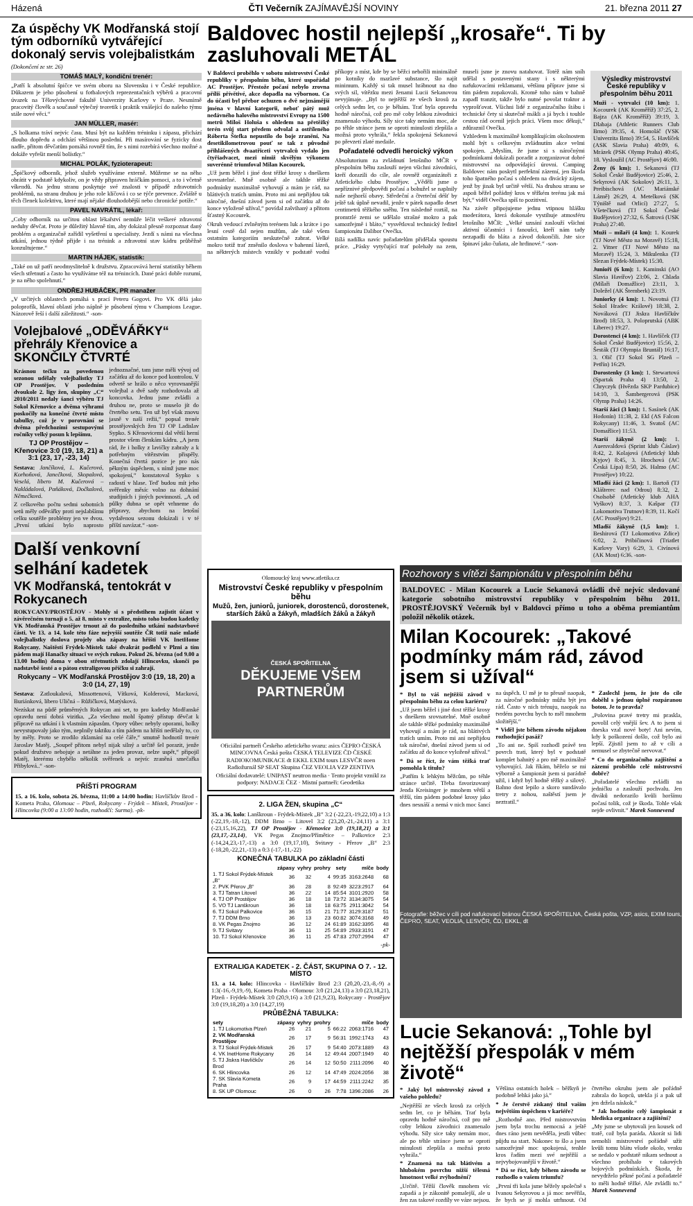Házená ČTI Večerník ZAJÍMAVĚJŠÍ NOVINY 21. března 2011 27
Za úspěchy VK Modřanská stojí tým odborníků vytvářející dokonalý servis volejbalistkám
(Dokončení ze str. 26)
TOMÁŠ MALÝ, kondiční trenér:
„Patří k absolutní špičce ve svém oboru na Slovensku i v České republice. Důkazem je jeho působení u fotbalových reprezentačních výběrů a pracovní úvazek na Tělovýchovné fakultě Univerzity Karlovy v Praze. Nesmírně pracovitý člověk a současně výtečný teoretik i praktik vnášející do našeho týmu stále nové věci.“
JAN MÜLLER, masér:
„S holkama tráví nejvíc času. Musí být na každém tréninku i zápasu, přichází dlouho dopředu a odchází většinou poslední. Při masírování se fyzicky dost nadře, přitom děvčatům pomáhá rovněž tím, že s nimi rozebírá všechno možné a dokáže vyřešit menší bolístky.“
MICHAL POLÁK, fyzioterapeut:
„Špičkový odborník, jehož služeb využíváme externě. Můžeme se na něho obrátit v podstatě kdykoliv, on je vždy připraven hráčkám pomoci, a to i včetně víkendů. Na jednu stranu poskytuje své znalosti v případě zdravotních problémů, na stranu druhou je jeho role klíčová i co se týče prevence. Zvláště u těch členek kolektivu, které mají nějaké dlouhodobější nebo chronické potíže.“
PAVEL NAVRÁTIL, lékař:
„Coby odborník na určitou oblast lékařství nemůže léčit veškeré zdravotní neduhy děvčat. Proto je důležitý hlavně tím, aby dokázal přesně rozpoznat daný problém a organizačně zařídil vyšetření u specialisty. Jezdí s námi na všechna utkání, jednou týdně přijde i na trénink a zdravotní stav kádru průběžně konzultujeme.“
MARTIN HÁJEK, statistik:
„Také on už patří neodmyslitelně k družstvu. Zpracovává herní statistiky během všech střetnutí a často ho využíváme též na trénincích. Dané práci dobře rozumí, je na něho spolehnutí.“
ONDŘEJ HUBÁČEK, PR manažer
„V určitých oblastech pomáhá s prací Peteru Gogovi. Pro VK dělá jako poloprofík, hlavní oblastí jeho náplně je působení týmu v Champions League. Názorově řeší i další záležitosti.“ -son-
Volejbalové „ODĚVÁŘKY“ přehrály Křenovice a SKONČILY ČTVRTÉ
Krásnou tečku za povedenou sezonou udělaly volejbalistky TJ OP Prostějov. V posledním dvoukole 2. ligy žen, skupiny „C“ 2010/2011 nedaly šanci výběru TJ Sokol Křenovice a dvěma výhrami poskočily na konečné čtvrté místo tabulky, což je v porovnání se dvěma předchozími sestupovými ročníky velký posun k lepšímu.
TJ OP Prostějov – Křenovice 3:0 (19, 18, 21) a 3:1 (23, 17, -23, 14)
Sestava: Jančíková, L. Kučerová, Korhoňová, Janečková, Skopalová, Veselá, libero M. Kučerová – Nakládalová, Paňáková, Dočkalová, Němečková.
Z celkového počtu sedmi sobotních setů měly oděvářky proti nejslabšímu celku soutěže problémy jen ve dvou. „První utkání bylo naprosto jednoznačné, tam jsme měli vývoj od začátku až do konce pod kontrolou. V odvetě se hrálo o něco vyrovnanější volejbal a dvě sady rozhodovala až koncovka. Jednu jsme zvládli a druhou ne, proto se muselo jít do čtvrtého setu. Ten už byl však znovu jasně v naší režii,“ popsal trenér prostějovských žen TJ OP Ladislav Sypko. S Křenovicemi dal větší herní prostor všem členkám kádru. „A jsem rád, že i holky z lavičky zabraly a k potřebným vítězstvím přispěly. Konečná čtvrtá pozice je pro nás pěkným úspěchem, s nímž jsme moc spokojení,“ konstatoval Sypko s radostí v hlase. Teď budou mít jeho svěřenky měsíc volno na dohnání studijních i jiných povinností. „A od půlky dubna se opět vrhneme do přípravy, abychom na letošní vydařenou sezonu dokázali i v té příští navázat.“ -son-
Další venkovní selhání kadetek
VK Modřanská, tentokrát v Rokycanech
ROKYCANY/PROSTĚJOV - Mohly si s předstihem zajistit účast v závěrečném turnaji o 5. až 8. místo v extralize, místo toho budou kadetky VK Modřanská Prostějov trnout až do posledního utkání nadstavbové části. Ve 13. a 14. kole této fáze nejvyšší soutěže ČR totiž naše mladé volejbalistky doslova projely oba zápasy na hřišti VK InetHome Rokycany. Naštěstí Frýdek-Místek také dvakrát podlehl v Plzni a tím pádem mají Hanačky situaci ve svých rukou. Pokud 26. března (od 9.00 a 13.00 hodin) doma v obou střetnutích zdolají Hlincovku, skončí po nadstavbě šesté a o pátou extraligovou příčku si zahrají.
Rokycany – VK Modřanská Prostějov 3:0 (19, 18, 20) a 3:0 (14, 27, 19)
Sestava: Zatloukalová, Missottenová, Vítková, Kolderová, Macková, Buriánková, libero Uličná – Růžičková, Matýsková.
Nezískat na půdě průměrných Rokycan ani set, to pro kadetky Modřanské opravdu není dobrá vizitka. „Za všechno mohl špatný přístup děvčat k přípravě na utkání i k vlastním zápasům. Opory vůbec nebyly oporami, holky nevystupovaly jako tým, neplnily taktiku a tím pádem na hřišti nedělaly to, co by měly. Proto se zrodilo zklamání na celé čáře,“ smutně hodnotil trenér Jaroslav Matěj. „Soupeř přitom nebyl nijak silný a určitě šel porazit, jenže pokud družstvo nebojuje a netáhne za jeden provaz, nelze uspět,“ připojil Matěj, kterému chybělo několik svěřenek a nejvíc zraněná smečařka Přibylová..“ -son-
PŘÍŠTÍ PROGRAM
15. a 16. kolo, sobota 26. března, 11:00 a 14:00 hodin: Havlíčkův Brod - Kometa Praha, Olomouc – Plzeň, Rokycany - Frýdek – Místek, Prostějov - Hlincovka (9:00 a 13:00 hodin, rozhodčí: Surma). -pk-
Baldovec hostil nejlepší „krosaře“. Ti by zasluhovali METÁL
V Baldovci proběhlo v sobotu mistrovství České republiky v přespolním běhu, které uspořádal AC Prostějov. Přestože počasí nebylo zrovna příliš přívětivé, akce dopadla na výbornou. Co do účasti byl přebor ochuzen o dvě nejznámější jména v hlavní kategorii, neboť pátý muž nedávného halového mistrovství Evropy na 1500 metrů Miloš Holuša s ohledem na přetěžký terén svůj start předem odvolal a ostříleného Róberta Štefka nepustilo do boje zranění. Na desetikilometrovou pouť se tak z původně přihlášených dvaatřiceti vytrvalců vydalo jen čtyřiadvacet, mezi nimiž skvělým výkonem suverénně triumfoval Milan Kocourek.
„Už jsem běžel i jiné dost těžké krosy s dneškem srovnatelné. Mně osobně ale takhle těžké podmínky maximálně vyhovují a mám je rád, na blátivých tratích umím. Proto mi ani nepřijdou tak náročné, dnešní závod jsem si od začátku až do konce vyloženě užíval,“ povídal zašvihaný a přitom šťastný Kocourek.
Okruh vedoucí zvlněným terénem luk a krátce i po lesní cestě dal nejen mužům, ale také všem ostatním kategoriím neskutečně zabrat. Velké mokro totiž trať změnilo doslova v bahenní lázeň, na některých místech vznikly v podstatě vodní příkopy a míst, kde by se běžci nebořili minimálně po kotníky do mazlavé substance, šlo najít minimum. Každý si tak musel hrábnout na dno svých sil, vítězku mezi ženami Lucii Sekanovou nevyjímaje. „Byl to nejtěžší ze všech krosů za celých sedm let, co je běhám. Trať byla opravdu hodně náročná, což pro mě coby lehkou závodnici znamenalo výhodu. Síly sice taky nemám moc, ale po těhle stránce jsem se oproti minulosti zlepšila a možná proto vyhrála,“ řekla spokojená Sekanová po převzetí zlaté medaile.
Pořadatelé odvedli heroický výkon
Absolutorium za zvládnutí letošního MČR v přespolním běhu zaslouží nejen všichni závodníci, kteří dorazili do cíle, ale rovněž organizátoři z Atletického clubu Prostějov. „Věděli jsme o nepříznivé předpovědi počasí a bohužel se naplnily naše nejhorší obavy. Středeční a čtvrteční déšť by ještě tak úplně nevadil, jenže v pátek napadlo deset centimetrů těžkého sněhu. Ten následně roztál, na promrzlé zemi se udělalo strašné mokro a pak samozřejmě i bláto,“ vysvětloval technický ředitel šampionátu Dalibor Ovečka.
Bílá nadílka navíc pořadatelům přidělala spoustu práce. „Pásky vytyčující trať polehaly na zem, museli jsme je znovu natahovat. Totéž nám sníh udělal s postavenými stany i s některými nafukovacími reklamami, většinu příprav jsme si tím pádem zopakovali. Kromě toho nám v bahně zapadl tranzit, takže bylo nutné povolat traktor a vyprošťovat. Všichni lidé z organizačního štábu i technické čety si skutečně mákli a já bych i touhle cestou rád ocenil jejich práci. Všem moc děkuji,“ zdůraznil Ovečka.
Vzhledem k maximálně komplikujícím okolnostem mohl být s celkovým zvládnutím akce velmi spokojen. „Myslím, že jsme si s náročnými podmínkami dokázali poradit a zorganizovat dobré mistrovství na odpovídající úrovni. Camping Baldovec nám poskytl perfektní zázemí, jen škoda toho špatného počasí s ohledem na divácký zájem, jenž by jinak byl určitě větší. Na druhou stranu se aspoň běžel pořádný kros v těžkém terénu jak má být,“ viděl Ovečka spíš to pozitivní.
Na závěr připojujeme jednu vtipnou hlášku moderátora, která dokonale vystihuje atmosféru letošního MČR: „Velké uznání zaslouží všichni aktivní účastníci i fanoušci, kteří nám tady nezapadli do bláta a závod dokončili. Jste sice špinaví jako čuňata, ale hrdinové.“ -son-
Výsledky mistrovství České republiky v přespolním běhu 2011
Muži - vytrvalci (10 km): 1. Kocourek (AK Kroměříž) 37:25, 2. Bajza (AK Kroměříž) 39:19, 3. Dlabaja (Athletic Runners Club Brno) 39:35, 4. Homoláč (VSK Univerzita Brno) 39:54, 5. Havlíček (ASK Slavia Praha) 40:09, 6. Mrázek (PSK Olymp Praha) 40:45, 18. Vysloužil (AC Prostějov) 46:00.
Ženy (6 km): 1. Sekanová (TJ Sokol České Budějovice) 25:46, 2. Sekyrová (AK Sokolov) 26:11, 3. Preibischová (AC Mariánské Lázně) 26:29, 4. Metelková (SK Týniště nad Orlicí) 27:27, 5. Všetečková (TJ Sokol České Budějovice) 27:32, 6. Šatrová (USK Praha) 27:40.
Muži – mílaři (4 km): 1. Kourek (TJ Nové Město na Moravě) 15:18, 2. Vitner (TJ Nové Město na Moravě) 15:24, 3. Mikulenka (TJ Slezan Frýdek-Místek) 15:30.
Junioři (6 km): 1. Kaminski (AO Slavia Havířov) 23:06, 2. Chlada (Mílaři Domažlice) 23:11, 3. Doležel (AK Šternberk) 23:19.
Juniorky (4 km): 1. Novotná (TJ Sokol Hradec Králové) 18:38, 2. Nováková (TJ Jiskra Havlíčkův Brod) 18:53, 3. Poloprutská (ABK Liberec) 19:27.
Dorostenci (4 km): 1. Havlíček (TJ Sokol České Budějovice) 15:56, 2. Šesták (TJ Olympia Bruntál) 16:17, 3. Olič (TJ Sokol SG Plzeň – Petřín) 16:29.
Dorostenky (3 km): 1. Stewartová (Spartak Praha 4) 13:50, 2. Chryczyk (Hvězda SKP Pardubice) 14:10, 3. Šambergerová (PSK Olymp Praha) 14:26.
Starší žáci (3 km): 1. Sasínek (AK Hodonín) 11:38, 2. Ekl (AS Falcon Rokycany) 11:46, 3. Svatoš (AC Domažlice) 11:53.
Starší žákyně (2 km): 1. Auersvaldová (Sprint klub Čáslav) 8:42, 2. Kolajová (Atletický klub Kyjov) 8:45, 3. Hrochová (AC Česká Lípa) 8:50, 26. Halmo (AC Prostějov) 10:22.
Mladší žáci (2 km): 1. Bartoň (TJ Klášterec nad Odrou) 8:32, 2. Osolsobě (Atletický klub AHA Vyškov) 8:37, 3. Kašpar (TJ Lokomotiva Trutnov) 8:39, 11. Kočí (AC Prostějov) 9:21.
Mladší žákyně (1,5 km): 1. Beshirová (TJ Lokomotiva Zdice) 6:02, 2. Pribičinová (Triatlet Karlovy Vary) 6:29, 3. Civínová (AK Most) 6:36. -son-
Olomoucký kraj www.atletika.cz
Mistrovství České republiky v přespolním běhu
Mužů, žen, juniorů, juniorek, dorostenců, dorostenek, starších žáků a žákyň, mladších žáků a žákyň
ČESKÁ SPOŘITELNA
DĚKUJEME VŠEM PARTNERŮM
Oficiální partneři Českého atletického svazu: asics ČEPRO ČESKÁ MINCOVNA Česká pošta ČESKÁ TELEVIZE ČD ČESKÉ RADIOKOMUNIKACE dt EKKL EXIM tours LESVČR noen Radiožurnál SP SEAT Skupina ČEZ VEOLIA VZP ZENTIVA
Oficiální dodavatelé: UNIPAST neutron media · Tento projekt vznikl za podpory: NADACE ČEZ · Mistní partneři: Geodetika
2. LIGA ŽEN, skupina „C“
35. a 36. kolo: Lanškroun - Frýdek-Místek „B“ 3:2 (-22,23,-19,22,10) a 1:3 (-22,19,-18,-12), DDM Brno – Litovel 3:2 (23,20,-21,-24,11) a 3:1 (-23,15,16,22), TJ OP Prostějov - Křenovice 3:0 (19,18,21) a 3:1 (23,17,-23,14), VK Pegas Znojmo/Přímětice – Palkovice 2:3 (-14,24,23,-17,-13) a 3:0 (19,17,10), Svitavy - Přerov „B“ 2:3 (-18,20,-22,21,-13) a 0:3 (-17,-11,-22)
KONEČNÁ TABULKA po základní části
| | zápasy | vyhry | prohry | sety | míče | body |
| --- | --- | --- | --- | --- | --- | --- |
| 1. TJ Sokol Frýdek-Místek „B“ | 36 | 32 | 4 | 99:35 | 3163:2648 | 68 |
| 2. PVK Přerov „B“ | 36 | 28 | 8 | 92:49 | 3223:2917 | 64 |
| 3. TJ Tatran Litovel | 36 | 22 | 14 | 85:54 | 3101:2920 | 58 |
| 4. TJ OP Prostějov | 36 | 18 | 18 | 73:72 | 3134:3075 | 54 |
| 5. VO TJ Lanškroun | 36 | 18 | 18 | 63:75 | 2911:3042 | 54 |
| 6. TJ Sokol Palkovice | 36 | 15 | 21 | 71:77 | 3129:3187 | 51 |
| 7. TJ DDM Brno | 36 | 13 | 23 | 60:82 | 3074:3168 | 49 |
| 8. VK Pegas Znojmo | 36 | 12 | 24 | 61:89 | 3162:3395 | 48 |
| 9. TJ Svitavy | 36 | 11 | 25 | 54:89 | 2933:3191 | 47 |
| 10. TJ Sokol Křenovice | 36 | 11 | 25 | 47:83 | 2707:2994 | 47 |
-pk-
EXTRALIGA KADETEK - 2. ČÁST, SKUPINA O 7. - 12. MÍSTO
13. a 14. kolo: Hlincovka - Havlíčkův Brod 2:3 (20,20,-23,-8,-9) a 1:3(-16,-9,19,-9), Kometa Praha - Olomouc 3:0 (21,24,13) a 3:0 (23,18,21), Plzeň - Frýdek-Místek 3:0 (20,9,16) a 3:0 (21,9,23), Rokycany - Prostějov 3:0 (19,18,20) a 3:0 (14,27,19)
PRŮBĚŽNÁ TABULKA:
| sety | zápasy | vyhry | prohry | | míče | body |
| --- | --- | --- | --- | --- | --- | --- |
| 1. TJ Lokomotiva Plzeň | 26 | 21 | 5 | 66:22 | 2063:1716 | 47 |
| 2. VK Modřanská Prostějov | 26 | 17 | 9 | 56:31 | 1992:1743 | 43 |
| 3. TJ Sokol Frýdek-Místek | 26 | 17 | 9 | 54:40 | 2073:1889 | 43 |
| 4. VK InetHome Rokycany | 26 | 14 | 12 | 49:44 | 2007:1949 | 40 |
| 5. TJ Jiskra Havlíčkův Brod | 26 | 14 | 12 | 50:50 | 2111:2096 | 40 |
| 6. SK Hlincovka | 26 | 12 | 14 | 47:49 | 2024:2056 | 38 |
| 7. SK Slavia Kometa Praha | 26 | 9 | 17 | 44:59 | 2111:2242 | 35 |
| 8. SK UP Olomouc | 26 | 0 | 26 | 7:78 | 1396:2086 | 26 |
Rozhovory s vítězi šampionátu v přespolním běhu
BALDOVEC - Milan Kocourek a Lucie Sekanová ovládli dvě nejvíc sledované kategorie sobotního mistrovství republiky v přespolním běhu 2011. PROSTĚJOVSKÝ Večerník byl v Baldovci přímo u toho a oběma premiantům položil několik otázek.
Milan Kocourek: „Takové podmínky mám rád, závod jsem si užíval“
* Byl to váš nejtěžší závod v přespolním běhu za celou kariéru?
„Už jsem běžel i jiné dost těžké krosy s dneškem srovnatelné. Mně osobně ale takhle těžké podmínky maximálně vyhovují a mám je rád, na blátivých tratích umím. Proto mi ani nepřijdou tak náročné, dnešní závod jsem si od začátku až do konce vyloženě užíval.“
* Dá se říct, že vám těžká trať pomohla k titulu?
„Patřím k lehkým běžcům, po téhle stránce určitě. Třeba favorizovaný Jenda Kreisinger je mnohem větší a těžší, tím pádem podobné krosy jako dnes nesnáší a nemá v nich moc šancí na úspěch. U mě je to přesně naopak, za náročné podmínky můžu být jen rád. Často v nich trénuju, naopak na tvrdém povrchu bych to měl mnohem složitější.“
* Viděl jste během závodu nějakou rozhodující pasáž?
„To ani ne. Spíš rozhodl právě ten povrch trati, který byl v podstatě komplet bahnitý a pro mě maximálně vyhovující. Jak říkám, běželo se mi výborně a šampionát jsem si parádně užil, i když byl hodně těžký a silový. Bahno dost lepilo a skoro sundávalo tretry z nohou, naštěstí jsem je neztratil.“
* Zaslechl jsem, že jste do cíle doběhl s jednou úplně rozpáranou botou. Je to pravda?
„Polovina pravé tretry mi praskla, povolil celý vnější šev. A to jsem si dneska vzal nové boty! Ani nevím, kdy k poškození došlo, což bylo asi lepší. Zjistil jsem to až v cíli a nemusel se zbytečně nervovat.“
* Co do organizačního zajištění a zázemí proběhlo celé mistrovství dobře?
„Pořadatelé všechno zvládli na jedničku a zaslouží pochvalu. Jen diváků nedorazilo kvůli horšímu počasí tolik, což je škoda. Tohle však nejde ovlivnit.“ Marek Sonnevend
Fotografie: běžec v cíli pod nafukovací bránou ČESKÁ SPOŘITELNA, Česká pošta, VZP, asics, EXIM tours, ČEPRO, SEAT, VEOLIA, LESVČR, ČD, EKKL, dt
Lucie Sekanová: „Tohle byl nejtěžší přespolák v mém životě“
* Jaký byl mistrovský závod z vašeho pohledu?
„Nejtěžší ze všech krosů za celých sedm let, co je běhám. Trať byla opravdu hodně náročná, což pro mě coby lehkou závodnici znamenalo výhodu. Síly sice taky nemám moc, ale po téhle stránce jsem se oproti minulosti zlepšila a možná proto vyhrála.“
* Znamená na tak blátivém a hlubokém povrchu nižší tělesná hmotnost velké zvýhodnění?
„Určitě. Těžší člověk mnohem víc zapadá a je zákonitě pomalejší, ale u žen zas takové rozdíly ve váze nejsou. Většina ostatních holek – běžkyň je podobně lehká jako já.“
* Je čerstvě získaný titul vaším největším úspěchem v kariéře?
„Rozhodně ano. Před mistrovstvím jsem byla trochu nemocná a ještě dnes ráno jsem nevěděla, jestli vůbec půjdu na start. Nakonec to šlo a jsem samozřejmě moc spokojená, tenhle kros řadím mezi své nejtěžší a nejvybojovanější v životě.“
* Dá se říct, kdy během závodu se rozhodlo o vašem triumfu?
„První tři kola jsme běžely společně s Ivanou Sekyrovou a já moc nevěřila, že bych se jí mohla utrhnout. Od čtvrtého okruhu jsem ale pořádně zabrala do kopců, utekla jí a pak už jen držela náskok.“
* Jak hodnotíte celý šampionát z hlediska organizace a zajištění?
„My jsme se ubytovali jen kousek od tratě, což byla paráda. Akorát si lidi nemohli mistrovství pořádně užít kvůli tomu blátu všude okolo, venku se nedalo v podstatě nikam sednout a všechno probíhalo v takových bojových podmínkách. Škoda, že nevydrželo pěkné počasí a pořadatelé to měli hodně těžké. Ale zvládli to.“ Marek Sonnevend